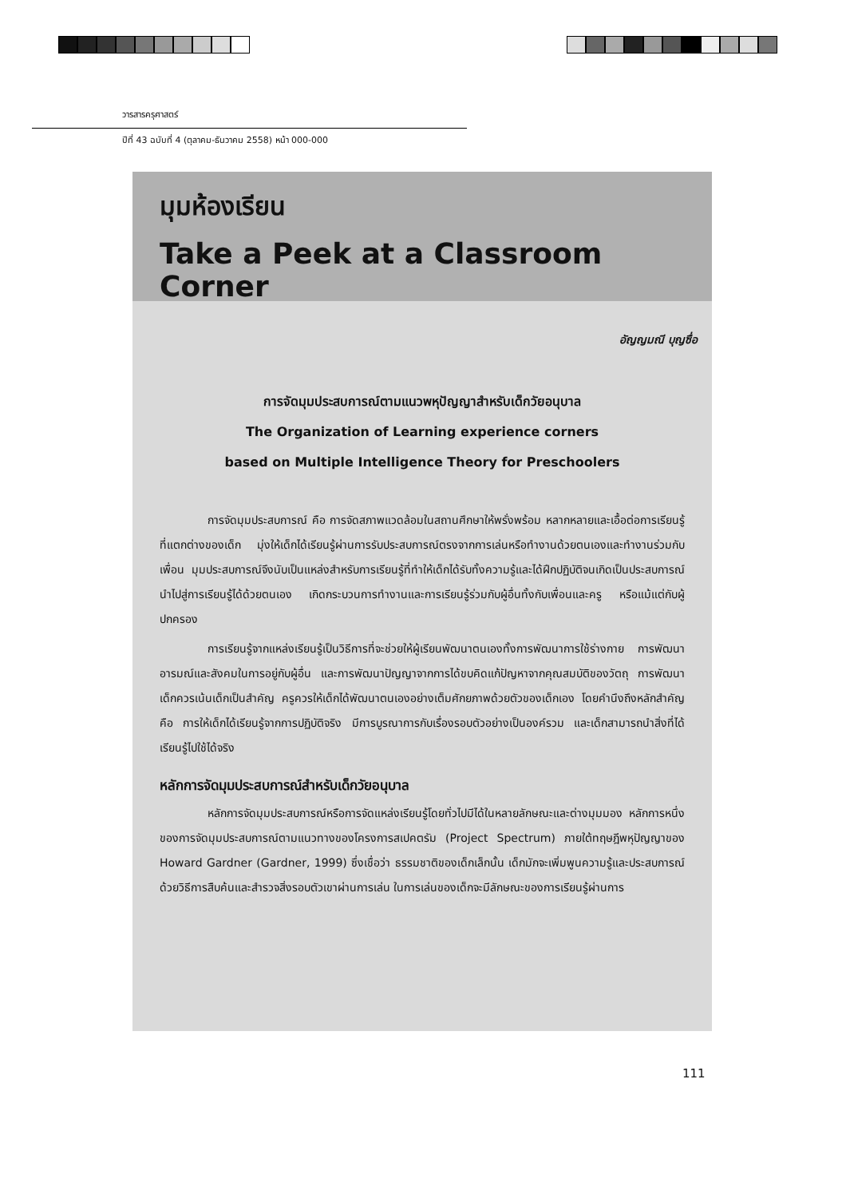วารสารครุศาสตร์
ปีที่ 43 ฉบับที่ 4 (ตุลาคม-ธันวาคม 2558) หน้า 000-000
มุมห้องเรียน
Take a Peek at a Classroom Corner
อัญญมณี บุญซื่อ
การจัดมุมประสบการณ์ตามแนวพหุปัญญาสำหรับเด็กวัยอนุบาล
The Organization of Learning experience corners
based on Multiple Intelligence Theory for Preschoolers
การจัดมุมประสบการณ์ คือ การจัดสภาพแวดล้อมในสถานศึกษาให้พรั่งพร้อม หลากหลายและเอื้อต่อการเรียนรู้ที่แตกต่างของเด็ก มุ่งให้เด็กได้เรียนรู้ผ่านการรับประสบการณ์ตรงจากการเล่นหรือทำงานด้วยตนเองและทำงานร่วมกับเพื่อน มุมประสบการณ์จึงนับเป็นแหล่งสำหรับการเรียนรู้ที่ทำให้เด็กได้รับทั้งความรู้และได้ฝึกปฏิบัติจนเกิดเป็นประสบการณ์ นำไปสู่การเรียนรู้ได้ด้วยตนเอง เกิดกระบวนการทำงานและการเรียนรู้ร่วมกับผู้อื่นทั้งกับเพื่อนและครู หรือแม้แต่กับผู้ปกครอง
การเรียนรู้จากแหล่งเรียนรู้เป็นวิธีการที่จะช่วยให้ผู้เรียนพัฒนาตนเองทั้งการพัฒนาการใช้ร่างกาย การพัฒนาอารมณ์และสังคมในการอยู่กับผู้อื่น และการพัฒนาปัญญาจากการได้ขบคิดแก้ปัญหาจากคุณสมบัติของวัตถุ การพัฒนาเด็กควรเน้นเด็กเป็นสำคัญ ครูควรให้เด็กได้พัฒนาตนเองอย่างเต็มศักยภาพด้วยตัวของเด็กเอง โดยคำนึงถึงหลักสำคัญ คือ การให้เด็กได้เรียนรู้จากการปฏิบัติจริง มีการบูรณาการกับเรื่องรอบตัวอย่างเป็นองค์รวม และเด็กสามารถนำสิ่งที่ได้เรียนรู้ไปใช้ได้จริง
หลักการจัดมุมประสบการณ์สำหรับเด็กวัยอนุบาล
หลักการจัดมุมประสบการณ์หรือการจัดแหล่งเรียนรู้โดยทั่วไปมีได้ในหลายลักษณะและต่างมุมมอง หลักการหนึ่งของการจัดมุมประสบการณ์ตามแนวทางของโครงการสเปคตรัม (Project Spectrum) ภายใต้ทฤษฎีพหุปัญญาของ Howard Gardner (Gardner, 1999) ซึ่งเชื่อว่า ธรรมชาติของเด็กเล็กนั้น เด็กมักจะเพิ่มพูนความรู้และประสบการณ์ด้วยวิธีการสืบค้นและสำรวจสิ่งรอบตัวเขาผ่านการเล่น ในการเล่นของเด็กจะมีลักษณะของการเรียนรู้ผ่านการ
111